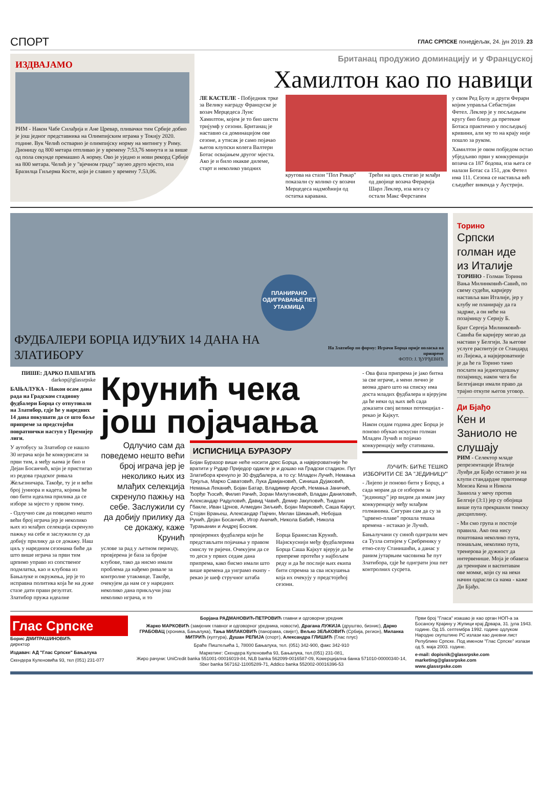СПОРТ ГЛАС СРПСКЕ понедјељак, 24. јун 2019. 23
ИЗДВАЈАМО
РИМ - Након Чабе Силађија и Ане Цревар, пливачки тим Србије добио је још једног представника на Олимпијским играма у Токију 2020. године. Вук Челић остварио је олимпијску норму на митингу у Риму. Дионицу од 800 метара отпливао је у времену 7:53,76 минута и за више од пола секунде премашио А норму. Ово је уједно и нови рекорд Србије на 800 метара. Челић је у "вјечном граду" заузео друго мјесто, иза Бразилца Гиљерма Косте, који је славио у времену 7.53,06.
Британац продужио доминацију и у Француској
Хамилтон као по навици
ЛЕ КАСТЕЛЕ - Побједник трке за Велику награду Француске је возач Мерцедеса Луис Хамилтон, којем је то био шести тријумф у сезони. Британац је наставио са доминацијом ове сезоне, а утисак је само појачао његов клупски колега Валтери Ботас освајањем другог мјеста. Ако је и било икакве дилеме, старт и неколико уводних
кругова на стази "Пол Рикар" показали су колико су возачи Мерцедеса надмоћнији од остатка каравана.
Трећи на циљ стигао је млађи од двојице возача Ферарија Шарл Леклер, иза кога су остали Макс Ферстапен
у свом Ред Булу и други Ферари којим управља Себастијан Фетел. Леклер је у посљедњем кругу био близу да претекне Ботаса практично у посљедњој кривини, али му то на крају није пошло за руком.
Хамилтон је овом побједом остао убједљиво први у конкуренцији возача са 187 бодова, иза њега се налази Ботас са 151, док Фетел има 111. Сезона се наставља већ сљедећег викенда у Аустрији.
ПЛАНИРАНО ОДИГРАВАЊЕ ПЕТ УТАКМИЦА
ФУДБАЛЕРИ БОРЦА ИДУЋИХ 14 ДАНА НА ЗЛАТИБОРУ На Златибор по форму: Играчи Борца прије поласка на припреме
ФОТО: Ј. ЂУРЂЕВИЋ
ПИШЕ: ДАРКО ПАШАГИЋ
darkop@glassrpske
БАЊАЛУКА - Након осам дана рада на Градском стадиону фудбалери Борца су отпутовали на Златибор, гдје ће у наредних 14 дана покушати да се што боље припреме за предстојећи повратнички наступ у Премијер лиги.
У аутобусу за Златибор се нашло 30 играча који ће конкурисати за први тим, а међу њима је био и Дејан Босанчић, који је пристигао из редова градског ривала Жељезничара. Такође, ту је и већи број јуниора и кадета, којима ће ово бити идеална прилика да се изборе за мјесто у првом тиму.
- Одлучио сам да поведемо нешто већи број играча јер је неколико њих из млађих селекција скренуло пажњу на себе и заслужили су да добију прилику да се докажу. Наш циљ у наредним сезонама биће да што више играча за први тим црпимо управо из сопственог подмлатка, као и клубова из Бањалуке и окружења, јер је то исправна политика која ће на дуже стазе дати прави резултат. Златибор пружа идеалне
Крунић чека још појачања
Одлучио сам да поведемо нешто већи број играча јер је неколико њих из млађих селекција скренуло пажњу на себе. Заслужили су да добију прилику да се докажу, каже Крунић
услове за рад у љетном периоду, провјерена је база за бројне клубове, тако да нисмо имали проблема да нађемо ривале за контролне утакмице. Такође, очекујем да нам се у наредних неколико дана прикључи још неколико играча, и то
ИСПИСНИЦА БУРАЗОРУ
Бојан Буразор више неће носити дрес Борца, а највјероватније ће вратити у Рудар Приједор одакле је и дошао на Градски стадион. Пут Златибора кренуло је 30 фудбалера, а то су: Младен Лучић, Немања Тркуља, Марко Саватовић, Лука Дамјановић, Синиша Дујаковић, Немања Леканић, Бојан Батар, Владимир Арсић, Немања Јаничић, Ђорђе Ћосић, Филип Рачић, Зоран Милутиновић, Владан Даниловић, Александар Радуловић, Давид Чавић, Демир Јакуповић, Ђидони Гбакле, Иван Црнов, Алмедин Зиљкић, Бојан Марковић, Саша Кајкут, Стојан Врањеш, Александар Пајчин, Милан Шикањић, Небојша Рунић, Дејан Босанчић, Игор Аничић, Никола Бабић, Никола Турањанин и Андреј Босник.
провјерених фудбалера који ће представљати појачања у правом смислу те ријечи. Очекујем да се то деси у првих седам дана припрема, како бисмо имали што више времена да уиграмо екипу - рекао је шеф стручног штаба
Борца Бранислав Крунић. Најискуснији међу фудбалерима Борца Саша Кајкут вјерује да ће припреме протећи у најбољем реду и да ће послије њих екипа бити спремна за сва искушења која их очекују у предстојећој сезони.
- Ова фаза припрема је јако битна за све играче, а мени лично је веома драго што на списку има доста младих фудбалера и вјерујем да ће неки од њих већ сада доказати свој велики потенцијал - рекао је Кајкут.
Након седам година дрес Борца је поново обукао искусни голман Младен Лучић и појачао конкуренцију међу стативама.
ЛУЧИЋ: БИЋЕ ТЕШКО ИЗБОРИТИ СЕ ЗА "ЈЕДИНИЦУ"
- Лијепо је поново бити у Борцу, а сада морам да се изборим за "јединицу" јер видим да имам јаку конкуренцију међу млађим голманима. Сигуран сам да су за "црвено-плаве" прошла тешка времена - истакао је Лучић.
Бањалучани су синоћ одиграли меч са Тузла ситијем у Сребренику у етно-селу Станишићи, а данас у раним јутарњим часовима ће пут Златибора, гдје ће одиграти још пет контролних сусрета.
Торино
Српски голман иде из Италије
ТОРИНО - Голман Торина Вања Милинковић-Савић, по свему судећи, каријеру наставља ван Италије, јер у клубу не планирају да га задрже, а он неће на позајмицу у Серију Б.
Брат Сергеја Милинковић-Савића би каријеру могао да настави у Белгији. За његове услуге распитује се Стандард из Лијежа, а највјероватније је да ће га Торино тамо послати на једногодишњу позајмицу, након чега би Белгијанци имали право да трајно откупе његов уговор.
Ди Бјађо
Кен и Заниоло не слушају
РИМ - Селектор младе репрезентације Италије Луиђи ди Бјађо оставио је на клупи стандардне првотимце Моизеа Кена и Никола Заниола у мечу против Белгије (3:1) јер су обојица више пута прекршили тимску дисциплину.
- Ми смо група и постоје правила. Ако она нису поштована неколико пута, понављам, неколико пута, тренерова је дужност да интервенише. Моја је обавеза да тренирам и васпитавам ове момке, који су на неки начин одрасли са нама - каже Ди Бјађо.
Глас Српске
Борис ДМИТРАШИНОВИЋ
директор
Издавач: АД "Глас Српске" Бањалука
Скендера Куленовића 93, тел (051) 231-077
Борјана РАДМАНОВИЋ-ПЕТРОВИЋ главни и одговорни уредник
Жарко МАРКОВИЋ (замјеник главног и одговорног уредника, новости), Драгана ЛУЖИЈА (друштво, бизнис), Дарко ГРАБОВАЦ (хроника, Бањалука), Тања МИЛАКОВИЋ (панорама, свијет), Вељко ЗЕЉКОВИЋ (Србија, регион), Миланка МИТРИЋ (култура), Душан РЕПИЈА (спорт), Александра ГЛИШИЋ (Глас плус)
Браће Пиштељића 1, 78000 Бањалука, тел. (051) 342-900, факс 342-910
Маркетинг: Скендера Куленовића 93, Бањалука, тел.(051) 231-081,
Жиро рачуни: UniCredit banka 551001-00016019-84, NLB banka 562099-0016587-09, Комерцијална банка 571010-00000340-14,
Sber banka 567162-11005289-71, Addico banka 552002-00016396-53
Први број "Гласа" изашао је као орган НОП-а за Босанску Крајину у Жупици крај Дрвара, 31. јула 1943. године. Од 15. септембра 1992. године одлуком Народне скупштине РС излази као дневни лист Републике Српске. Под именом "Глас Српске" излази од 5. маја 2003. године.
e-mail: dopisnik@glassrpske.com
marketing@glassrpske.com
www.glassrpske.com